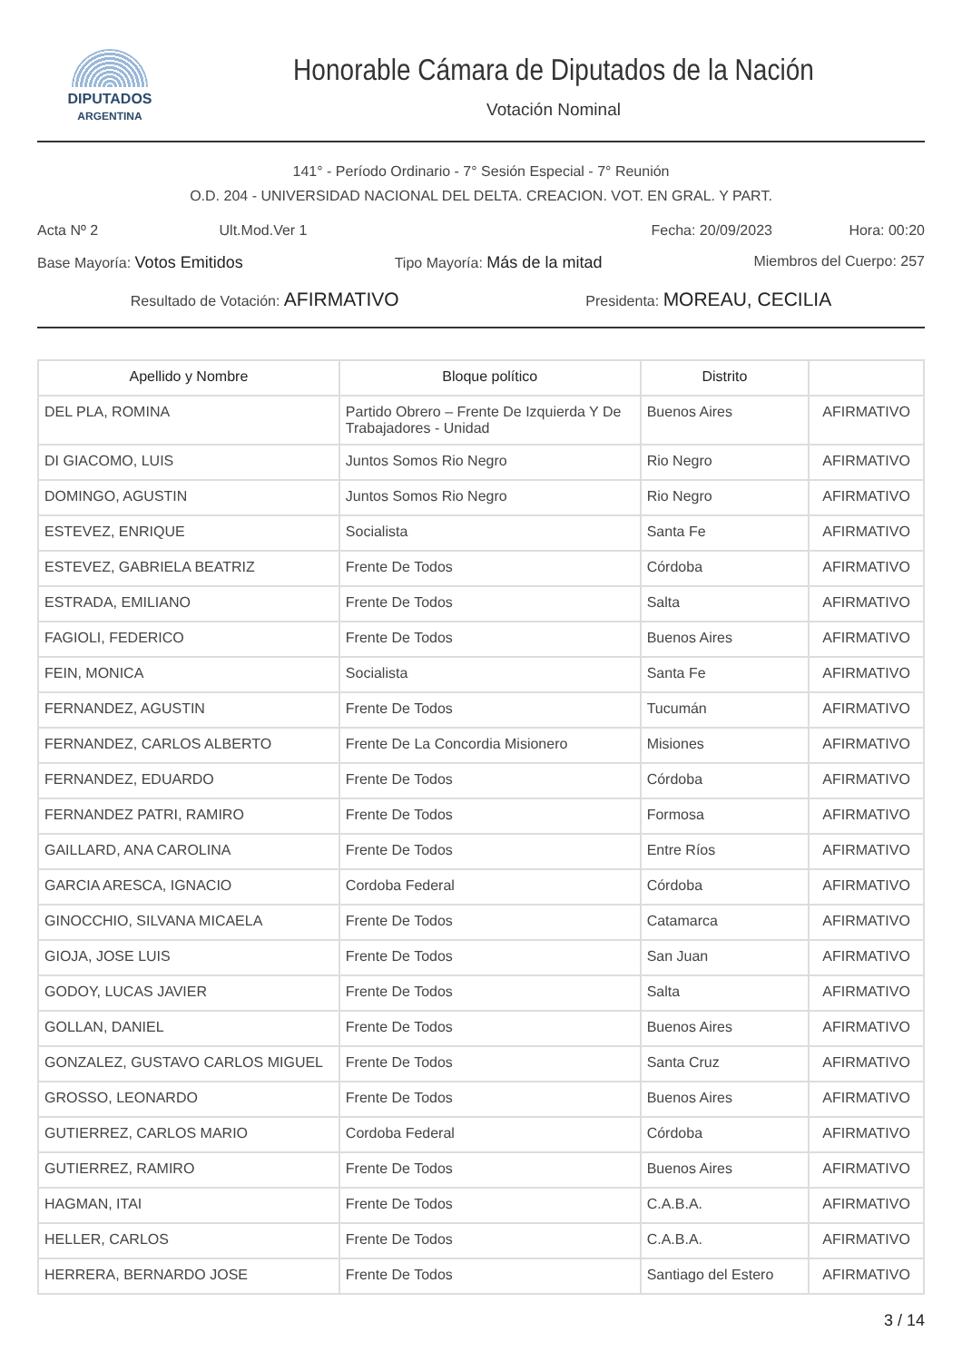DIPUTADOS
ARGENTINA
Honorable Cámara de Diputados de la Nación
Votación Nominal
141° - Período Ordinario - 7° Sesión Especial - 7° Reunión
O.D. 204 - UNIVERSIDAD NACIONAL DEL DELTA. CREACION. VOT. EN GRAL. Y PART.
Acta Nº 2 Ult.Mod.Ver 1 Fecha: 20/09/2023 Hora: 00:20
Base Mayoría: Votos Emitidos Tipo Mayoría: Más de la mitad Miembros del Cuerpo: 257
Resultado de Votación: AFIRMATIVO Presidenta: MOREAU, CECILIA
| Apellido y Nombre | Bloque político | Distrito | |
| --- | --- | --- | --- |
| DEL PLA, ROMINA | Partido Obrero – Frente De Izquierda Y De Trabajadores - Unidad | Buenos Aires | AFIRMATIVO |
| DI GIACOMO, LUIS | Juntos Somos Rio Negro | Rio Negro | AFIRMATIVO |
| DOMINGO, AGUSTIN | Juntos Somos Rio Negro | Rio Negro | AFIRMATIVO |
| ESTEVEZ, ENRIQUE | Socialista | Santa Fe | AFIRMATIVO |
| ESTEVEZ, GABRIELA BEATRIZ | Frente De Todos | Córdoba | AFIRMATIVO |
| ESTRADA, EMILIANO | Frente De Todos | Salta | AFIRMATIVO |
| FAGIOLI, FEDERICO | Frente De Todos | Buenos Aires | AFIRMATIVO |
| FEIN, MONICA | Socialista | Santa Fe | AFIRMATIVO |
| FERNANDEZ, AGUSTIN | Frente De Todos | Tucumán | AFIRMATIVO |
| FERNANDEZ, CARLOS ALBERTO | Frente De La Concordia Misionero | Misiones | AFIRMATIVO |
| FERNANDEZ, EDUARDO | Frente De Todos | Córdoba | AFIRMATIVO |
| FERNANDEZ PATRI, RAMIRO | Frente De Todos | Formosa | AFIRMATIVO |
| GAILLARD, ANA CAROLINA | Frente De Todos | Entre Ríos | AFIRMATIVO |
| GARCIA ARESCA, IGNACIO | Cordoba Federal | Córdoba | AFIRMATIVO |
| GINOCCHIO, SILVANA MICAELA | Frente De Todos | Catamarca | AFIRMATIVO |
| GIOJA, JOSE LUIS | Frente De Todos | San Juan | AFIRMATIVO |
| GODOY, LUCAS JAVIER | Frente De Todos | Salta | AFIRMATIVO |
| GOLLAN, DANIEL | Frente De Todos | Buenos Aires | AFIRMATIVO |
| GONZALEZ, GUSTAVO CARLOS MIGUEL | Frente De Todos | Santa Cruz | AFIRMATIVO |
| GROSSO, LEONARDO | Frente De Todos | Buenos Aires | AFIRMATIVO |
| GUTIERREZ, CARLOS MARIO | Cordoba Federal | Córdoba | AFIRMATIVO |
| GUTIERREZ, RAMIRO | Frente De Todos | Buenos Aires | AFIRMATIVO |
| HAGMAN, ITAI | Frente De Todos | C.A.B.A. | AFIRMATIVO |
| HELLER, CARLOS | Frente De Todos | C.A.B.A. | AFIRMATIVO |
| HERRERA, BERNARDO JOSE | Frente De Todos | Santiago del Estero | AFIRMATIVO |
3 / 14